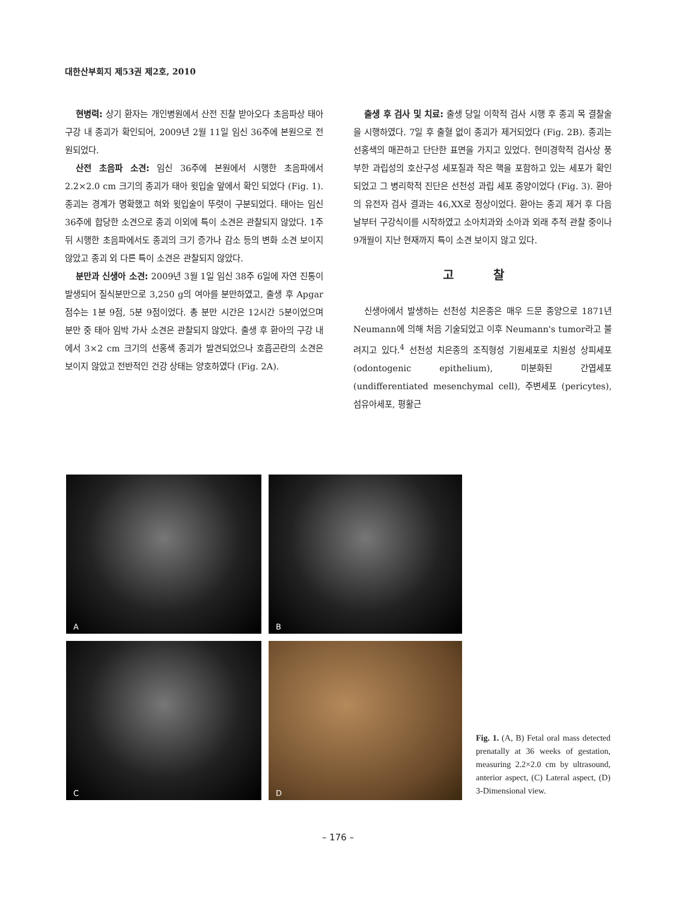대한산부회지 제53권 제2호, 2010
현병력: 상기 환자는 개인병원에서 산전 진찰 받아오다 초음파상 태아 구강 내 종괴가 확인되어, 2009년 2월 11일 임신 36주에 본원으로 전원되었다.
산전 초음파 소견: 임신 36주에 본원에서 시행한 초음파에서 2.2×2.0 cm 크기의 종괴가 태아 윗입술 앞에서 확인 되었다 (Fig. 1). 종괴는 경계가 명확했고 혀와 윗입술이 뚜렷이 구분되었다. 태아는 임신 36주에 합당한 소견으로 종괴 이외에 특이 소견은 관찰되지 않았다. 1주 뒤 시행한 초음파에서도 종괴의 크기 증가나 감소 등의 변화 소견 보이지 않았고 종괴 외 다른 특이 소견은 관찰되지 않았다.
분만과 신생아 소견: 2009년 3월 1일 임신 38주 6일에 자연 진통이 발생되어 질식분만으로 3,250 g의 여아를 분만하였고, 출생 후 Apgar점수는 1분 9점, 5분 9점이었다. 총 분만 시간은 12시간 5분이었으며 분만 중 태아 임박 가사 소견은 관찰되지 않았다. 출생 후 환아의 구강 내에서 3×2 cm 크기의 선홍색 종괴가 발견되었으나 호흡곤란의 소견은 보이지 않았고 전반적인 건강 상태는 양호하였다 (Fig. 2A).
출생 후 검사 및 치료: 출생 당일 이학적 검사 시행 후 종괴 목 결찰술을 시행하였다. 7일 후 출혈 없이 종괴가 제거되었다 (Fig. 2B). 종괴는 선홍색의 매끈하고 단단한 표면을 가지고 있었다. 현미경학적 검사상 풍부한 과립성의 호산구성 세포질과 작은 핵을 포함하고 있는 세포가 확인되었고 그 병리학적 진단은 선천성 과립 세포 종양이었다 (Fig. 3). 환아의 유전자 검사 결과는 46,XX로 정상이었다. 환아는 종괴 제거 후 다음날부터 구강식이를 시작하였고 소아치과와 소아과 외래 추적 관찰 중이나 9개월이 지난 현재까지 특이 소견 보이지 않고 있다.
고 찰
신생아에서 발생하는 선천성 치은종은 매우 드문 종양으로 1871년 Neumann에 의해 처음 기술되었고 이후 Neumann's tumor라고 불려지고 있다.<sup>4</sup> 선천성 치은종의 조직형성 기원세포로 치원성 상피세포 (odontogenic epithelium), 미분화된 간엽세포 (undifferentiated mesenchymal cell), 주변세포 (pericytes), 섬유아세포, 평활근
A
B
C
D
Fig. 1. (A, B) Fetal oral mass detected prenatally at 36 weeks of gestation, measuring 2.2×2.0 cm by ultrasound, anterior aspect, (C) Lateral aspect, (D) 3-Dimensional view.
– 176 –